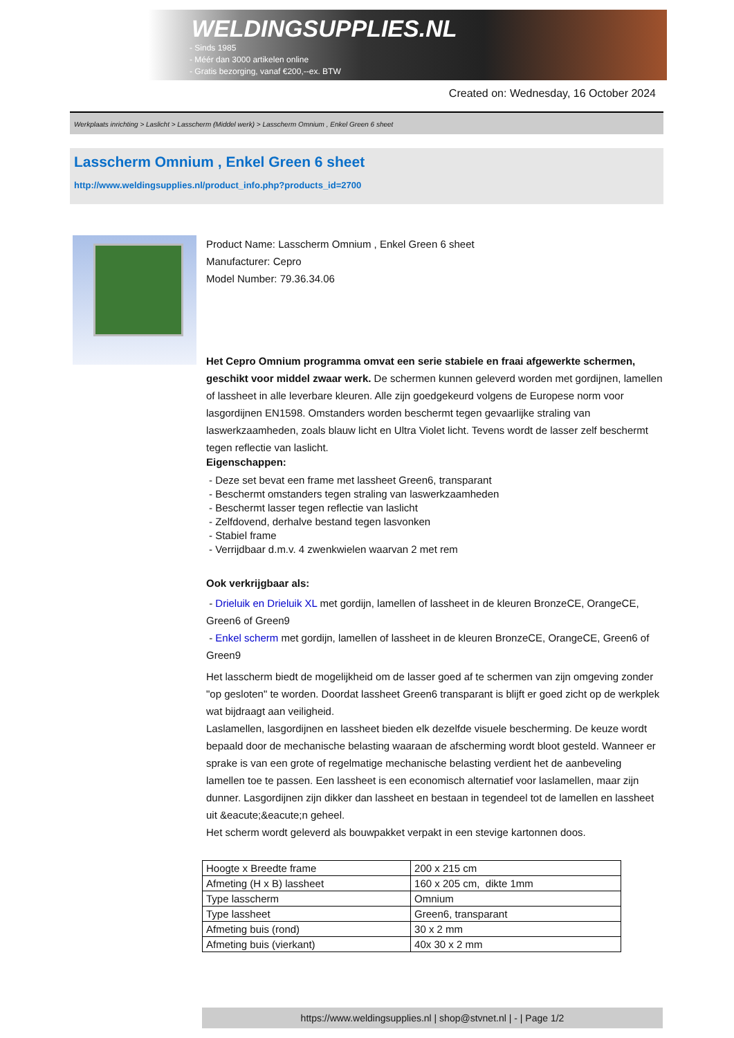WELDINGSUPPLIES.NL
- Sinds 1985
- Méér dan 3000 artikelen online
- Gratis bezorging, vanaf €200,--ex. BTW
Created on: Wednesday, 16 October 2024
Werkplaats inrichting > Laslicht > Lasscherm (Middel werk) > Lasscherm Omnium , Enkel Green 6 sheet
Lasscherm Omnium , Enkel Green 6 sheet
http://www.weldingsupplies.nl/product_info.php?products_id=2700
Product Name: Lasscherm Omnium , Enkel Green 6 sheet
Manufacturer: Cepro
Model Number: 79.36.34.06
Het Cepro Omnium programma omvat een serie stabiele en fraai afgewerkte schermen, geschikt voor middel zwaar werk. De schermen kunnen geleverd worden met gordijnen, lamellen of lassheet in alle leverbare kleuren. Alle zijn goedgekeurd volgens de Europese norm voor lasgordijnen EN1598. Omstanders worden beschermt tegen gevaarlijke straling van laswerkzaamheden, zoals blauw licht en Ultra Violet licht. Tevens wordt de lasser zelf beschermt tegen reflectie van laslicht.
Eigenschappen:
- Deze set bevat een frame met lassheet Green6, transparant
- Beschermt omstanders tegen straling van laswerkzaamheden
- Beschermt lasser tegen reflectie van laslicht
- Zelfdovend, derhalve bestand tegen lasvonken
- Stabiel frame
- Verrijdbaar d.m.v. 4 zwenkwielen waarvan 2 met rem
Ook verkrijgbaar als:
- Drieluik en Drieluik XL met gordijn, lamellen of lassheet in de kleuren BronzeCE, OrangeCE, Green6 of Green9
- Enkel scherm met gordijn, lamellen of lassheet in de kleuren BronzeCE, OrangeCE, Green6 of Green9
Het lasscherm biedt de mogelijkheid om de lasser goed af te schermen van zijn omgeving zonder "op gesloten" te worden. Doordat lassheet Green6 transparant is blijft er goed zicht op de werkplek wat bijdraagt aan veiligheid.
Laslamellen, lasgordijnen en lassheet bieden elk dezelfde visuele bescherming. De keuze wordt bepaald door de mechanische belasting waaraan de afscherming wordt bloot gesteld. Wanneer er sprake is van een grote of regelmatige mechanische belasting verdient het de aanbeveling lamellen toe te passen. Een lassheet is een economisch alternatief voor laslamellen, maar zijn dunner. Lasgordijnen zijn dikker dan lassheet en bestaan in tegendeel tot de lamellen en lassheet uit &eacute;&eacute;n geheel.
Het scherm wordt geleverd als bouwpakket verpakt in een stevige kartonnen doos.
| Hoogte x Breedte frame | 200 x 215 cm |
| Afmeting (H x B) lassheet | 160 x 205 cm, dikte 1mm |
| Type lasscherm | Omnium |
| Type lassheet | Green6, transparant |
| Afmeting buis (rond) | 30 x 2 mm |
| Afmeting buis (vierkant) | 40x 30 x 2 mm |
https://www.weldingsupplies.nl | shop@stvnet.nl | - | Page 1/2